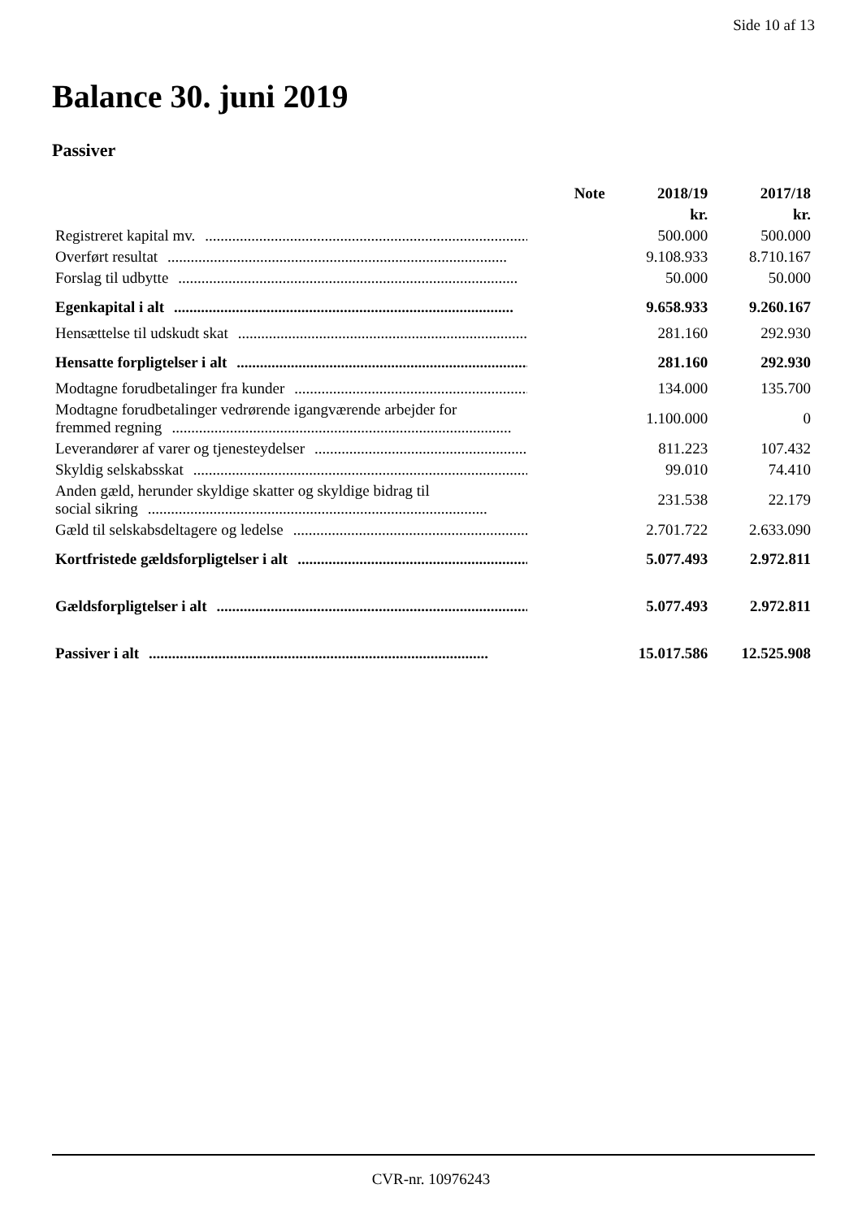Side 10 af 13
Balance 30. juni 2019
Passiver
| | Note | 2018/19 | 2017/18 |
| --- | --- | --- | --- |
| | | kr. | kr. |
| Registreret kapital mv. ........................................................................................ | | 500.000 | 500.000 |
| Overført resultat ........................................................................................ | | 9.108.933 | 8.710.167 |
| Forslag til udbytte ........................................................................................ | | 50.000 | 50.000 |
| Egenkapital i alt ........................................................................................ | | 9.658.933 | 9.260.167 |
| Hensættelse til udskudt skat ........................................................................................ | | 281.160 | 292.930 |
| Hensatte forpligtelser i alt ........................................................................................ | | 281.160 | 292.930 |
| Modtagne forudbetalinger fra kunder ........................................................................................ | | 134.000 | 135.700 |
| Modtagne forudbetalinger vedrørende igangværende arbejder for fremmed regning ........................................................................................ | | 1.100.000 | 0 |
| Leverandører af varer og tjenesteydelser ........................................................................................ | | 811.223 | 107.432 |
| Skyldig selskabsskat ........................................................................................ | | 99.010 | 74.410 |
| Anden gæld, herunder skyldige skatter og skyldige bidrag til social sikring ........................................................................................ | | 231.538 | 22.179 |
| Gæld til selskabsdeltagere og ledelse ........................................................................................ | | 2.701.722 | 2.633.090 |
| Kortfristede gældsforpligtelser i alt ........................................................................................ | | 5.077.493 | 2.972.811 |
| Gældsforpligtelser i alt ........................................................................................ | | 5.077.493 | 2.972.811 |
| Passiver i alt ........................................................................................ | | 15.017.586 | 12.525.908 |
CVR-nr. 10976243